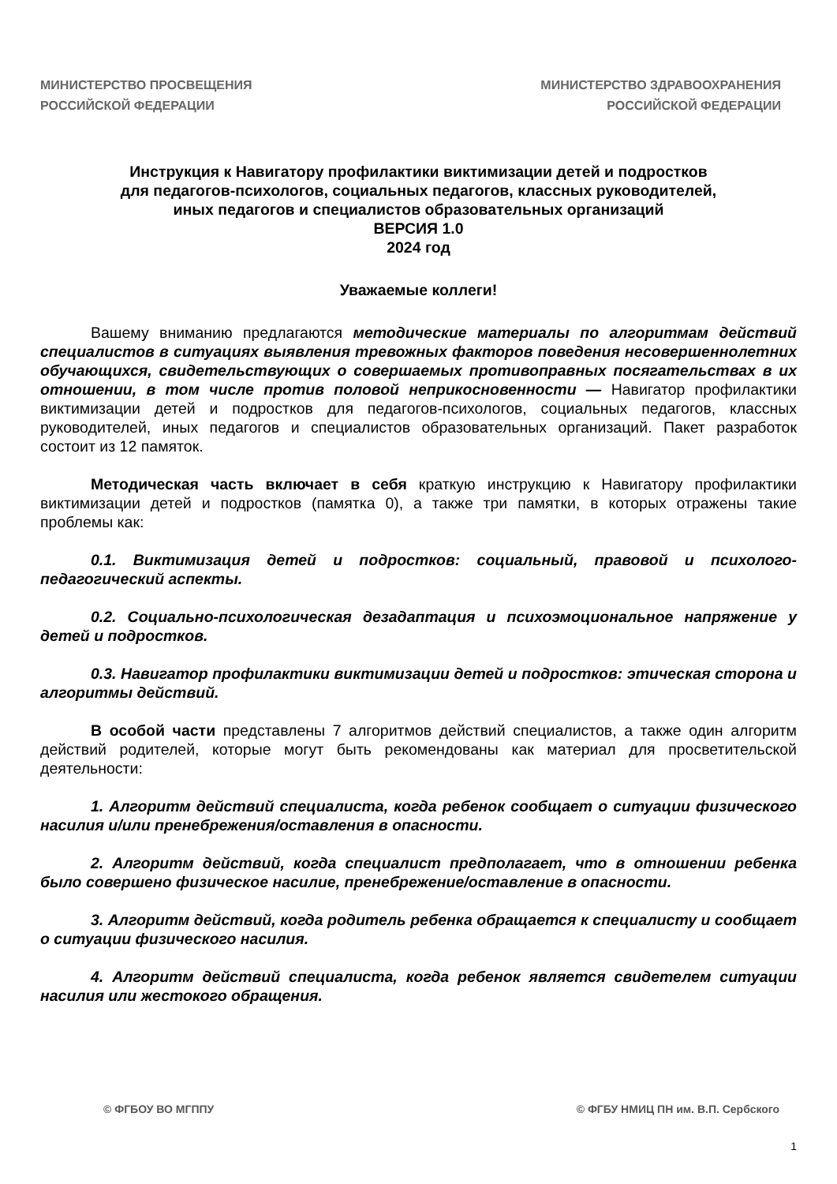МИНИСТЕРСТВО ПРОСВЕЩЕНИЯ
РОССИЙСКОЙ ФЕДЕРАЦИИ
МИНИСТЕРСТВО ЗДРАВООХРАНЕНИЯ
РОССИЙСКОЙ ФЕДЕРАЦИИ
Инструкция к Навигатору профилактики виктимизации детей и подростков
для педагогов-психологов, социальных педагогов, классных руководителей,
иных педагогов и специалистов образовательных организаций
ВЕРСИЯ 1.0
2024 год
Уважаемые коллеги!
Вашему вниманию предлагаются методические материалы по алгоритмам действий специалистов в ситуациях выявления тревожных факторов поведения несовершеннолетних обучающихся, свидетельствующих о совершаемых противоправных посягательствах в их отношении, в том числе против половой неприкосновенности — Навигатор профилактики виктимизации детей и подростков для педагогов-психологов, социальных педагогов, классных руководителей, иных педагогов и специалистов образовательных организаций. Пакет разработок состоит из 12 памяток.
Методическая часть включает в себя краткую инструкцию к Навигатору профилактики виктимизации детей и подростков (памятка 0), а также три памятки, в которых отражены такие проблемы как:
0.1. Виктимизация детей и подростков: социальный, правовой и психолого-педагогический аспекты.
0.2. Социально-психологическая дезадаптация и психоэмоциональное напряжение у детей и подростков.
0.3. Навигатор профилактики виктимизации детей и подростков: этическая сторона и алгоритмы действий.
В особой части представлены 7 алгоритмов действий специалистов, а также один алгоритм действий родителей, которые могут быть рекомендованы как материал для просветительской деятельности:
1. Алгоритм действий специалиста, когда ребенок сообщает о ситуации физического насилия и/или пренебрежения/оставления в опасности.
2. Алгоритм действий, когда специалист предполагает, что в отношении ребенка было совершено физическое насилие, пренебрежение/оставление в опасности.
3. Алгоритм действий, когда родитель ребенка обращается к специалисту и сообщает о ситуации физического насилия.
4. Алгоритм действий специалиста, когда ребенок является свидетелем ситуации насилия или жестокого обращения.
© ФГБОУ ВО МГППУ © ФГБУ НМИЦ ПН им. В.П. Сербского
1